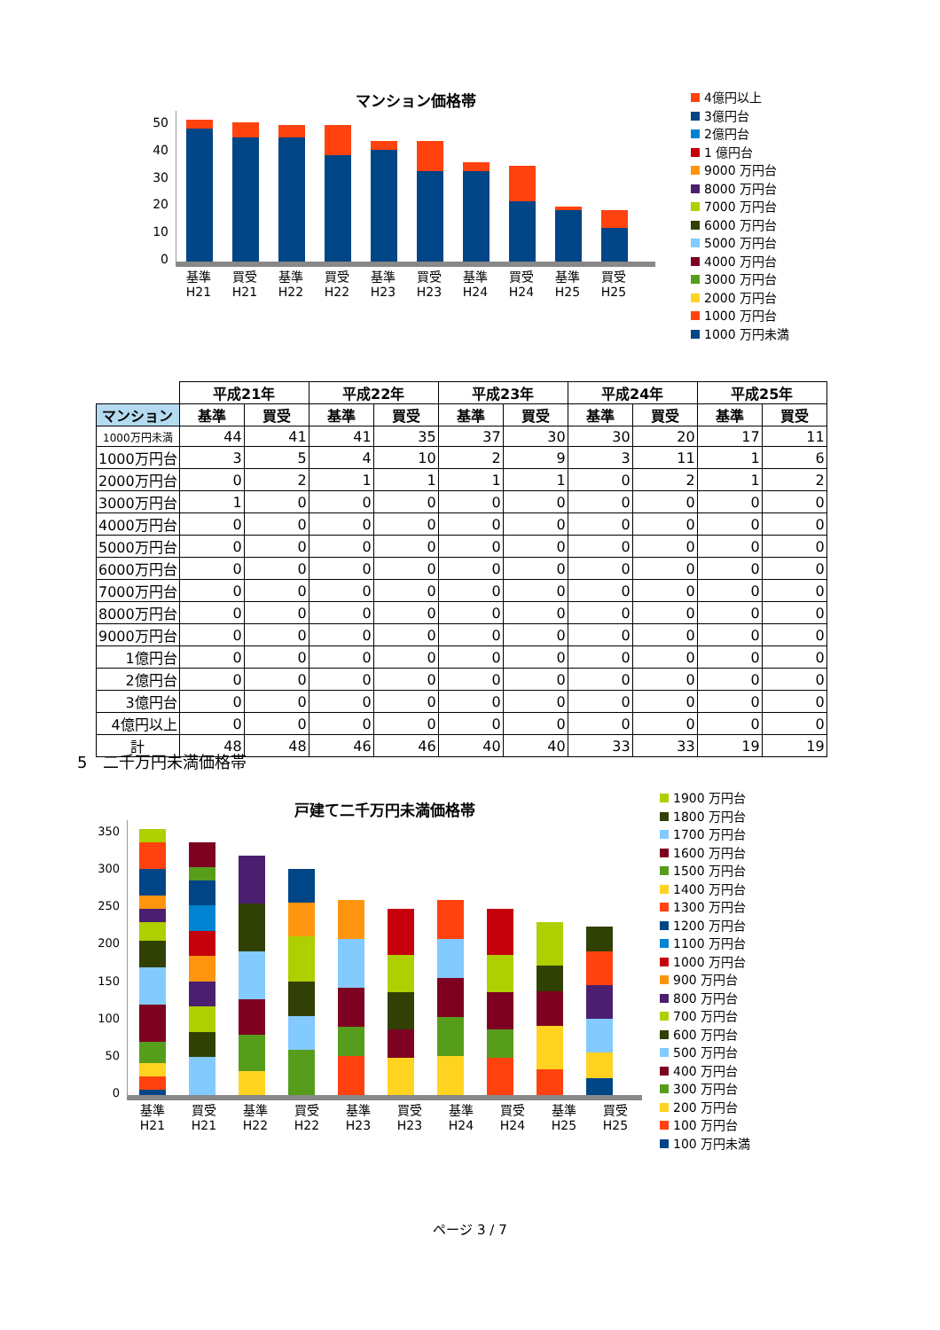50
40
30
20
10
0
マンション価格帯
基準 H21
買受 H21
基準 H22
買受 H22
基準 H23
買受 H23
基準 H24
買受 H24
基準 H25
買受 H25
4億円以上
3億円台
2億円台
1 億円台
9000 万円台
8000 万円台
7000 万円台
6000 万円台
5000 万円台
4000 万円台
3000 万円台
2000 万円台
1000 万円台
1000 万円未満
| | 平成21年 | | 平成22年 | | 平成23年 | | 平成24年 | | 平成25年 | |
| --- | --- | --- | --- | --- | --- | --- | --- | --- | --- | --- |
| マンション | 基準 | 買受 | 基準 | 買受 | 基準 | 買受 | 基準 | 買受 | 基準 | 買受 |
| 1000万円未満 | 44 | 41 | 41 | 35 | 37 | 30 | 30 | 20 | 17 | 11 |
| 1000万円台 | 3 | 5 | 4 | 10 | 2 | 9 | 3 | 11 | 1 | 6 |
| 2000万円台 | 0 | 2 | 1 | 1 | 1 | 1 | 0 | 2 | 1 | 2 |
| 3000万円台 | 1 | 0 | 0 | 0 | 0 | 0 | 0 | 0 | 0 | 0 |
| 4000万円台 | 0 | 0 | 0 | 0 | 0 | 0 | 0 | 0 | 0 | 0 |
| 5000万円台 | 0 | 0 | 0 | 0 | 0 | 0 | 0 | 0 | 0 | 0 |
| 6000万円台 | 0 | 0 | 0 | 0 | 0 | 0 | 0 | 0 | 0 | 0 |
| 7000万円台 | 0 | 0 | 0 | 0 | 0 | 0 | 0 | 0 | 0 | 0 |
| 8000万円台 | 0 | 0 | 0 | 0 | 0 | 0 | 0 | 0 | 0 | 0 |
| 9000万円台 | 0 | 0 | 0 | 0 | 0 | 0 | 0 | 0 | 0 | 0 |
| 1億円台 | 0 | 0 | 0 | 0 | 0 | 0 | 0 | 0 | 0 | 0 |
| 2億円台 | 0 | 0 | 0 | 0 | 0 | 0 | 0 | 0 | 0 | 0 |
| 3億円台 | 0 | 0 | 0 | 0 | 0 | 0 | 0 | 0 | 0 | 0 |
| 4億円以上 | 0 | 0 | 0 | 0 | 0 | 0 | 0 | 0 | 0 | 0 |
| 計 | 48 | 48 | 46 | 46 | 40 | 40 | 33 | 33 | 19 | 19 |
5　二千万円未満価格帯
350
300
250
200
150
100
50
0
戸建て二千万円未満価格帯
基準 H21
買受 H21
基準 H22
買受 H22
基準 H23
買受 H23
基準 H24
買受 H24
基準 H25
買受 H25
1900 万円台
1800 万円台
1700 万円台
1600 万円台
1500 万円台
1400 万円台
1300 万円台
1200 万円台
1100 万円台
1000 万円台
900 万円台
800 万円台
700 万円台
600 万円台
500 万円台
400 万円台
300 万円台
200 万円台
100 万円台
100 万円未満
ページ 3 / 7